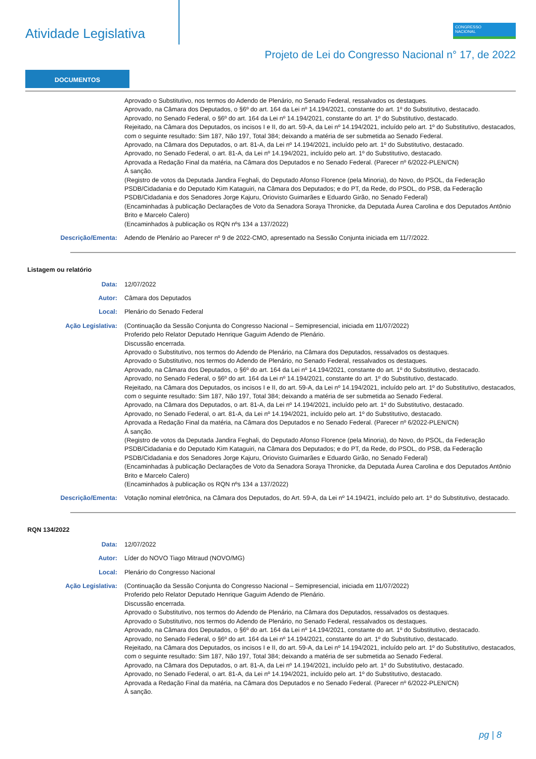Atividade Legislativa
CONGRESSO
NACIONAL
Projeto de Lei do Congresso Nacional n° 17, de 2022
DOCUMENTOS
Aprovado o Substitutivo, nos termos do Adendo de Plenário, no Senado Federal, ressalvados os destaques.
Aprovado, na Câmara dos Deputados, o §6º do art. 164 da Lei nº 14.194/2021, constante do art. 1º do Substitutivo, destacado.
Aprovado, no Senado Federal, o §6º do art. 164 da Lei nº 14.194/2021, constante do art. 1º do Substitutivo, destacado.
Rejeitado, na Câmara dos Deputados, os incisos I e II, do art. 59-A, da Lei nº 14.194/2021, incluído pelo art. 1º do Substitutivo, destacados, com o seguinte resultado: Sim 187, Não 197, Total 384; deixando a matéria de ser submetida ao Senado Federal.
Aprovado, na Câmara dos Deputados, o art. 81-A, da Lei nº 14.194/2021, incluído pelo art. 1º do Substitutivo, destacado.
Aprovado, no Senado Federal, o art. 81-A, da Lei nº 14.194/2021, incluído pelo art. 1º do Substitutivo, destacado.
Aprovada a Redação Final da matéria, na Câmara dos Deputados e no Senado Federal. (Parecer nº 6/2022-PLEN/CN)
À sanção.
(Registro de votos da Deputada Jandira Feghali, do Deputado Afonso Florence (pela Minoria), do Novo, do PSOL, da Federação PSDB/Cidadania e do Deputado Kim Kataguiri, na Câmara dos Deputados; e do PT, da Rede, do PSOL, do PSB, da Federação PSDB/Cidadania e dos Senadores Jorge Kajuru, Oriovisto Guimarães e Eduardo Girão, no Senado Federal)
(Encaminhadas à publicação Declarações de Voto da Senadora Soraya Thronicke, da Deputada Áurea Carolina e dos Deputados Antônio Brito e Marcelo Calero)
(Encaminhados à publicação os RQN nºs 134 a 137/2022)
Descrição/Ementa: Adendo de Plenário ao Parecer nº 9 de 2022-CMO, apresentado na Sessão Conjunta iniciada em 11/7/2022.
Listagem ou relatório
Data: 12/07/2022
Autor: Câmara dos Deputados
Local: Plenário do Senado Federal
Ação Legislativa: (Continuação da Sessão Conjunta do Congresso Nacional – Semipresencial, iniciada em 11/07/2022)
Proferido pelo Relator Deputado Henrique Gaguim Adendo de Plenário.
Discussão encerrada.
Aprovado o Substitutivo, nos termos do Adendo de Plenário, na Câmara dos Deputados, ressalvados os destaques.
Aprovado o Substitutivo, nos termos do Adendo de Plenário, no Senado Federal, ressalvados os destaques.
Aprovado, na Câmara dos Deputados, o §6º do art. 164 da Lei nº 14.194/2021, constante do art. 1º do Substitutivo, destacado.
Aprovado, no Senado Federal, o §6º do art. 164 da Lei nº 14.194/2021, constante do art. 1º do Substitutivo, destacado.
Rejeitado, na Câmara dos Deputados, os incisos I e II, do art. 59-A, da Lei nº 14.194/2021, incluído pelo art. 1º do Substitutivo, destacados, com o seguinte resultado: Sim 187, Não 197, Total 384; deixando a matéria de ser submetida ao Senado Federal.
Aprovado, na Câmara dos Deputados, o art. 81-A, da Lei nº 14.194/2021, incluído pelo art. 1º do Substitutivo, destacado.
Aprovado, no Senado Federal, o art. 81-A, da Lei nº 14.194/2021, incluído pelo art. 1º do Substitutivo, destacado.
Aprovada a Redação Final da matéria, na Câmara dos Deputados e no Senado Federal. (Parecer nº 6/2022-PLEN/CN)
À sanção.
(Registro de votos da Deputada Jandira Feghali, do Deputado Afonso Florence (pela Minoria), do Novo, do PSOL, da Federação PSDB/Cidadania e do Deputado Kim Kataguiri, na Câmara dos Deputados; e do PT, da Rede, do PSOL, do PSB, da Federação PSDB/Cidadania e dos Senadores Jorge Kajuru, Oriovisto Guimarães e Eduardo Girão, no Senado Federal)
(Encaminhadas à publicação Declarações de Voto da Senadora Soraya Thronicke, da Deputada Áurea Carolina e dos Deputados Antônio Brito e Marcelo Calero)
(Encaminhados à publicação os RQN nºs 134 a 137/2022)
Descrição/Ementa: Votação nominal eletrônica, na Câmara dos Deputados, do Art. 59-A, da Lei nº 14.194/21, incluído pelo art. 1º do Substitutivo, destacado.
RQN 134/2022
Data: 12/07/2022
Autor: Líder do NOVO Tiago Mitraud (NOVO/MG)
Local: Plenário do Congresso Nacional
Ação Legislativa: (Continuação da Sessão Conjunta do Congresso Nacional – Semipresencial, iniciada em 11/07/2022)
Proferido pelo Relator Deputado Henrique Gaguim Adendo de Plenário.
Discussão encerrada.
Aprovado o Substitutivo, nos termos do Adendo de Plenário, na Câmara dos Deputados, ressalvados os destaques.
Aprovado o Substitutivo, nos termos do Adendo de Plenário, no Senado Federal, ressalvados os destaques.
Aprovado, na Câmara dos Deputados, o §6º do art. 164 da Lei nº 14.194/2021, constante do art. 1º do Substitutivo, destacado.
Aprovado, no Senado Federal, o §6º do art. 164 da Lei nº 14.194/2021, constante do art. 1º do Substitutivo, destacado.
Rejeitado, na Câmara dos Deputados, os incisos I e II, do art. 59-A, da Lei nº 14.194/2021, incluído pelo art. 1º do Substitutivo, destacados, com o seguinte resultado: Sim 187, Não 197, Total 384; deixando a matéria de ser submetida ao Senado Federal.
Aprovado, na Câmara dos Deputados, o art. 81-A, da Lei nº 14.194/2021, incluído pelo art. 1º do Substitutivo, destacado.
Aprovado, no Senado Federal, o art. 81-A, da Lei nº 14.194/2021, incluído pelo art. 1º do Substitutivo, destacado.
Aprovada a Redação Final da matéria, na Câmara dos Deputados e no Senado Federal. (Parecer nº 6/2022-PLEN/CN)
À sanção.
pg | 8